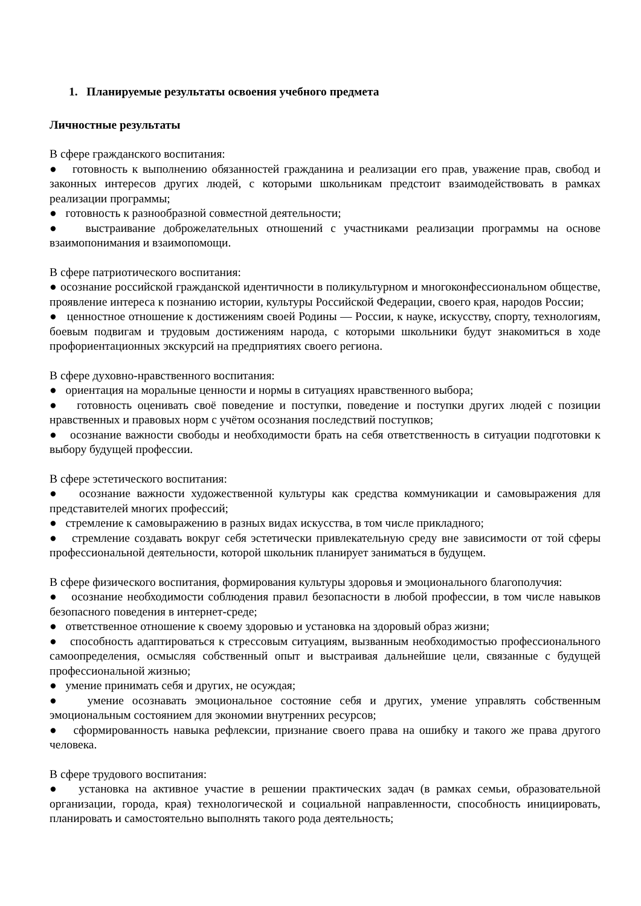1. Планируемые результаты освоения учебного предмета
Личностные результаты
В сфере гражданского воспитания:
● готовность к выполнению обязанностей гражданина и реализации его прав, уважение прав, свобод и законных интересов других людей, с которыми школьникам предстоит взаимодействовать в рамках реализации программы;
● готовность к разнообразной совместной деятельности;
● выстраивание доброжелательных отношений с участниками реализации программы на основе взаимопонимания и взаимопомощи.
В сфере патриотического воспитания:
● осознание российской гражданской идентичности в поликультурном и многоконфессиональном обществе, проявление интереса к познанию истории, культуры Российской Федерации, своего края, народов России;
● ценностное отношение к достижениям своей Родины — России, к науке, искусству, спорту, технологиям, боевым подвигам и трудовым достижениям народа, с которыми школьники будут знакомиться в ходе профориентационных экскурсий на предприятиях своего региона.
В сфере духовно-нравственного воспитания:
● ориентация на моральные ценности и нормы в ситуациях нравственного выбора;
● готовность оценивать своё поведение и поступки, поведение и поступки других людей с позиции нравственных и правовых норм с учётом осознания последствий поступков;
● осознание важности свободы и необходимости брать на себя ответственность в ситуации подготовки к выбору будущей профессии.
В сфере эстетического воспитания:
● осознание важности художественной культуры как средства коммуникации и самовыражения для представителей многих профессий;
● стремление к самовыражению в разных видах искусства, в том числе прикладного;
● стремление создавать вокруг себя эстетически привлекательную среду вне зависимости от той сферы профессиональной деятельности, которой школьник планирует заниматься в будущем.
В сфере физического воспитания, формирования культуры здоровья и эмоционального благополучия:
● осознание необходимости соблюдения правил безопасности в любой профессии, в том числе навыков безопасного поведения в интернет-среде;
● ответственное отношение к своему здоровью и установка на здоровый образ жизни;
● способность адаптироваться к стрессовым ситуациям, вызванным необходимостью профессионального самоопределения, осмысляя собственный опыт и выстраивая дальнейшие цели, связанные с будущей профессиональной жизнью;
● умение принимать себя и других, не осуждая;
● умение осознавать эмоциональное состояние себя и других, умение управлять собственным эмоциональным состоянием для экономии внутренних ресурсов;
● сформированность навыка рефлексии, признание своего права на ошибку и такого же права другого человека.
В сфере трудового воспитания:
● установка на активное участие в решении практических задач (в рамках семьи, образовательной организации, города, края) технологической и социальной направленности, способность инициировать, планировать и самостоятельно выполнять такого рода деятельность;